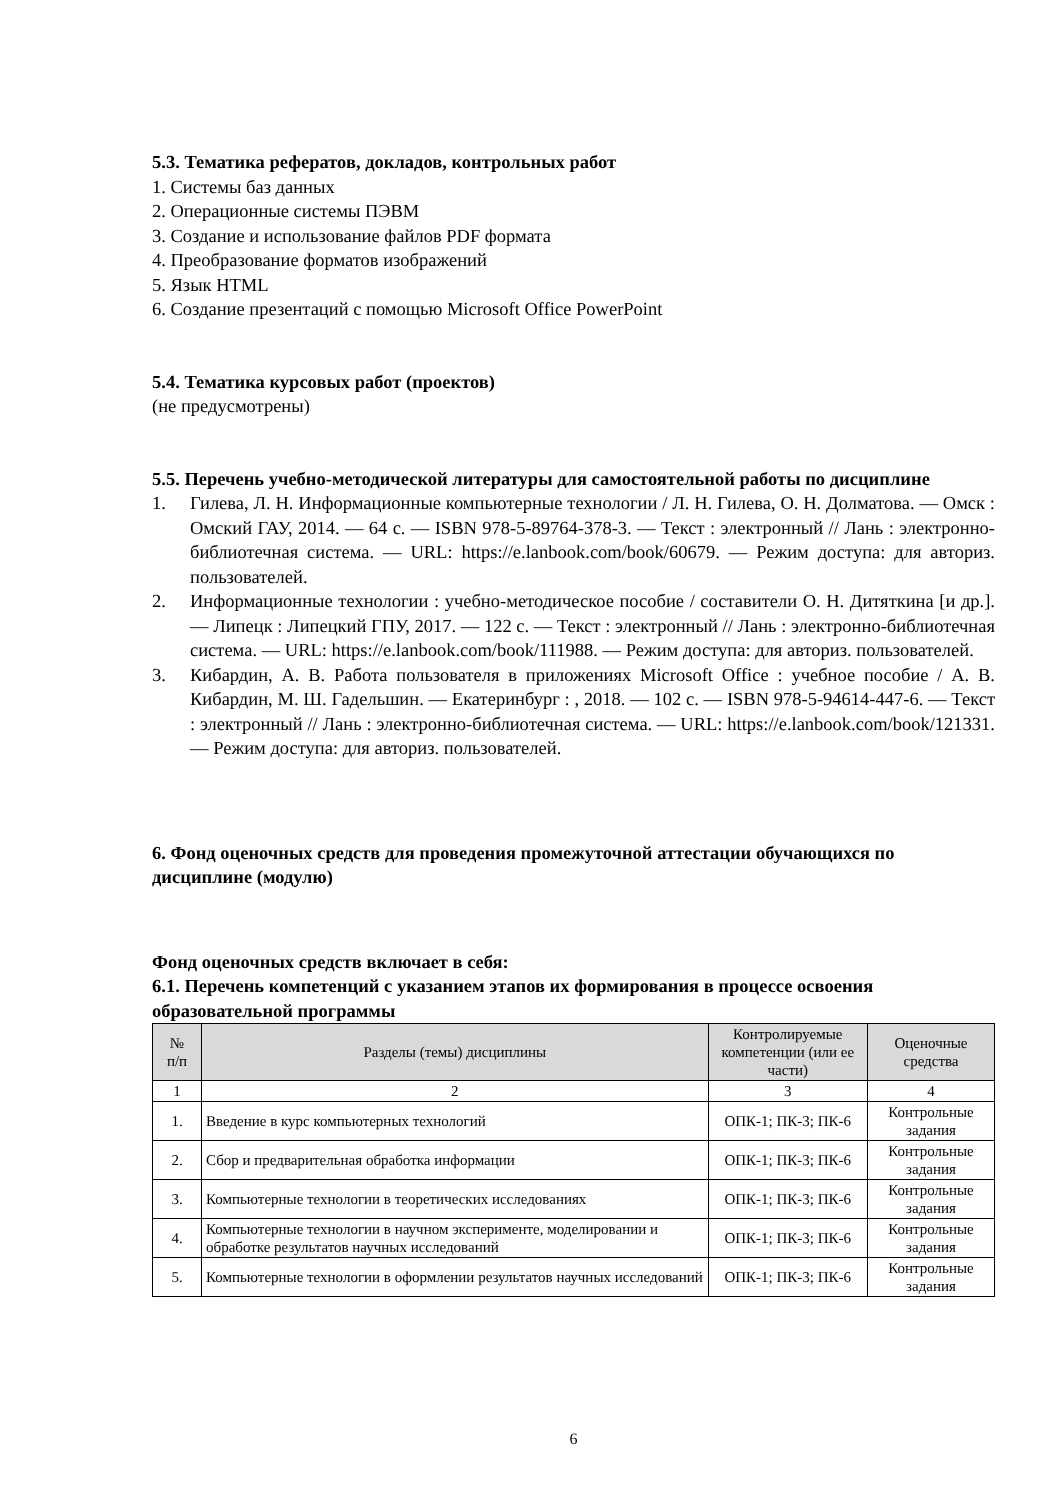5.3. Тематика рефератов, докладов, контрольных работ
1. Системы баз данных
2. Операционные системы ПЭВМ
3. Создание и использование файлов PDF формата
4. Преобразование форматов изображений
5. Язык HTML
6. Создание презентаций с помощью Microsoft Office PowerPoint
5.4. Тематика курсовых работ (проектов)
(не предусмотрены)
5.5. Перечень учебно-методической литературы для самостоятельной работы по дисциплине
1. Гилева, Л. Н. Информационные компьютерные технологии / Л. Н. Гилева, О. Н. Долматова. — Омск : Омский ГАУ, 2014. — 64 с. — ISBN 978-5-89764-378-3. — Текст : электронный // Лань : электронно-библиотечная система. — URL: https://e.lanbook.com/book/60679. — Режим доступа: для авториз. пользователей.
2. Информационные технологии : учебно-методическое пособие / составители О. Н. Дитяткина [и др.]. — Липецк : Липецкий ГПУ, 2017. — 122 с. — Текст : электронный // Лань : электронно-библиотечная система. — URL: https://e.lanbook.com/book/111988. — Режим доступа: для авториз. пользователей.
3. Кибардин, А. В. Работа пользователя в приложениях Microsoft Office : учебное пособие / А. В. Кибардин, М. Ш. Гадельшин. — Екатеринбург : , 2018. — 102 с. — ISBN 978-5-94614-447-6. — Текст : электронный // Лань : электронно-библиотечная система. — URL: https://e.lanbook.com/book/121331. — Режим доступа: для авториз. пользователей.
6. Фонд оценочных средств для проведения промежуточной аттестации обучающихся по дисциплине (модулю)
Фонд оценочных средств включает в себя:
6.1. Перечень компетенций с указанием этапов их формирования в процессе освоения образовательной программы
| № п/п | Разделы (темы) дисциплины | Контролируемые компетенции (или ее части) | Оценочные средства |
| --- | --- | --- | --- |
| 1 | 2 | 3 | 4 |
| 1. | Введение в курс компьютерных технологий | ОПК-1; ПК-3; ПК-6 | Контрольные задания |
| 2. | Сбор и предварительная обработка информации | ОПК-1; ПК-3; ПК-6 | Контрольные задания |
| 3. | Компьютерные технологии в теоретических исследованиях | ОПК-1; ПК-3; ПК-6 | Контрольные задания |
| 4. | Компьютерные технологии в научном эксперименте, моделировании и обработке результатов научных исследований | ОПК-1; ПК-3; ПК-6 | Контрольные задания |
| 5. | Компьютерные технологии в оформлении результатов научных исследований | ОПК-1; ПК-3; ПК-6 | Контрольные задания |
6